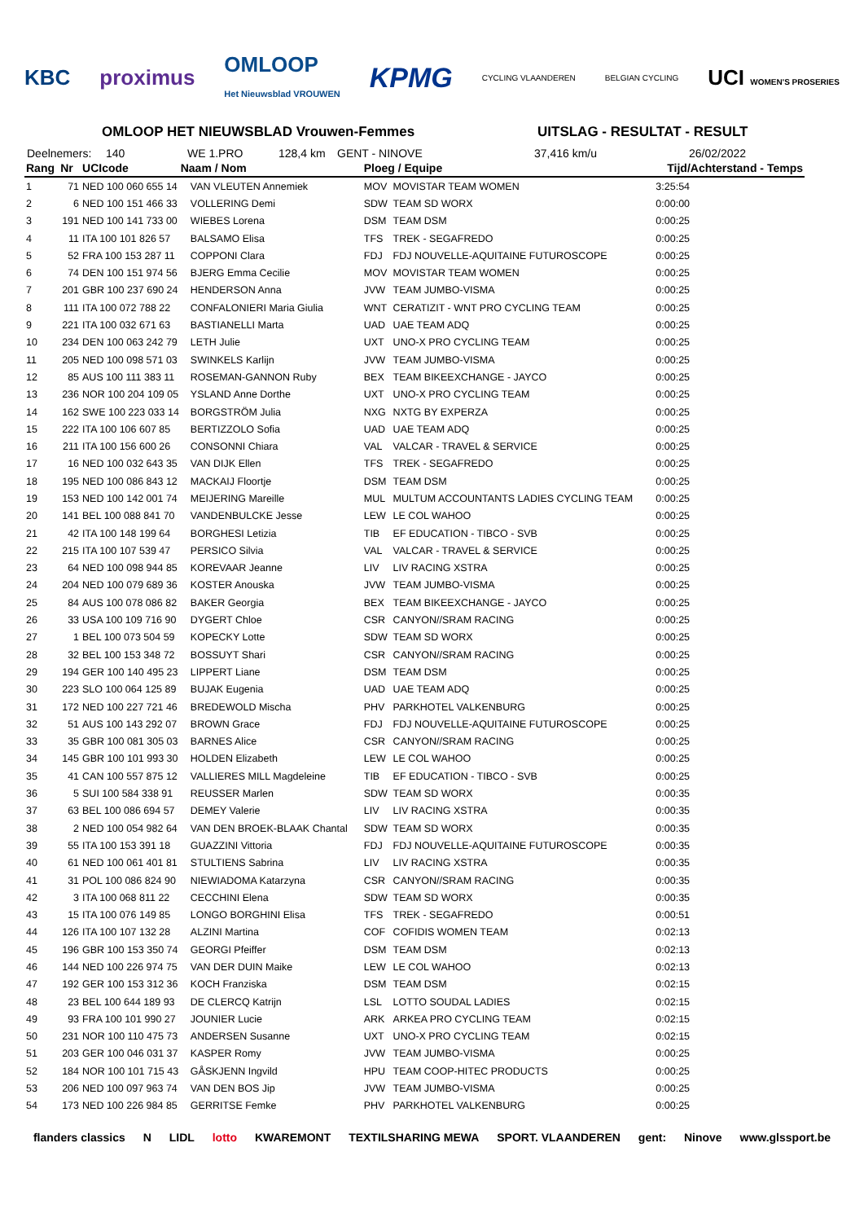KBC proximus OMLOOP
Het Nieuwsblad VROUWEN KPMG CYCLING VLAANDEREN BELGIAN CYCLING UCI WOMEN'S PROSERIES
OMLOOP HET NIEUWSBLAD Vrouwen-Femmes UITSLAG - RESULTAT - RESULT
Deelnemers: 140 WE 1.PRO 128,4 km GENT - NINOVE 37,416 km/u 26/02/2022
| Rang | Nr | UCIcode Naam / Nom | | Ploeg / Equipe | | Tijd/Achterstand - Temps |
| --- | --- | --- | --- | --- | --- | --- |
| 1 | 71 | NED 100 060 655 14 | VAN VLEUTEN Annemiek | MOV | MOVISTAR TEAM WOMEN | 3:25:54 |
| 2 | 6 | NED 100 151 466 33 | VOLLERING Demi | SDW | TEAM SD WORX | 0:00:00 |
| 3 | 191 | NED 100 141 733 00 | WIEBES Lorena | DSM | TEAM DSM | 0:00:25 |
| 4 | 11 | ITA 100 101 826 57 | BALSAMO Elisa | TFS | TREK - SEGAFREDO | 0:00:25 |
| 5 | 52 | FRA 100 153 287 11 | COPPONI Clara | FDJ | FDJ NOUVELLE-AQUITAINE FUTUROSCOPE | 0:00:25 |
| 6 | 74 | DEN 100 151 974 56 | BJERG Emma Cecilie | MOV | MOVISTAR TEAM WOMEN | 0:00:25 |
| 7 | 201 | GBR 100 237 690 24 | HENDERSON Anna | JVW | TEAM JUMBO-VISMA | 0:00:25 |
| 8 | 111 | ITA 100 072 788 22 | CONFALONIERI Maria Giulia | WNT | CERATIZIT - WNT PRO CYCLING TEAM | 0:00:25 |
| 9 | 221 | ITA 100 032 671 63 | BASTIANELLI Marta | UAD | UAE TEAM ADQ | 0:00:25 |
| 10 | 234 | DEN 100 063 242 79 | LETH Julie | UXT | UNO-X PRO CYCLING TEAM | 0:00:25 |
| 11 | 205 | NED 100 098 571 03 | SWINKELS Karlijn | JVW | TEAM JUMBO-VISMA | 0:00:25 |
| 12 | 85 | AUS 100 111 383 11 | ROSEMAN-GANNON Ruby | BEX | TEAM BIKEEXCHANGE - JAYCO | 0:00:25 |
| 13 | 236 | NOR 100 204 109 05 | YSLAND Anne Dorthe | UXT | UNO-X PRO CYCLING TEAM | 0:00:25 |
| 14 | 162 | SWE 100 223 033 14 | BORGSTRÖM Julia | NXG | NXTG BY EXPERZA | 0:00:25 |
| 15 | 222 | ITA 100 106 607 85 | BERTIZZOLO Sofia | UAD | UAE TEAM ADQ | 0:00:25 |
| 16 | 211 | ITA 100 156 600 26 | CONSONNI Chiara | VAL | VALCAR - TRAVEL & SERVICE | 0:00:25 |
| 17 | 16 | NED 100 032 643 35 | VAN DIJK Ellen | TFS | TREK - SEGAFREDO | 0:00:25 |
| 18 | 195 | NED 100 086 843 12 | MACKAIJ Floortje | DSM | TEAM DSM | 0:00:25 |
| 19 | 153 | NED 100 142 001 74 | MEIJERING Mareille | MUL | MULTUM ACCOUNTANTS LADIES CYCLING TEAM | 0:00:25 |
| 20 | 141 | BEL 100 088 841 70 | VANDENBULCKE Jesse | LEW | LE COL WAHOO | 0:00:25 |
| 21 | 42 | ITA 100 148 199 64 | BORGHESI Letizia | TIB | EF EDUCATION - TIBCO - SVB | 0:00:25 |
| 22 | 215 | ITA 100 107 539 47 | PERSICO Silvia | VAL | VALCAR - TRAVEL & SERVICE | 0:00:25 |
| 23 | 64 | NED 100 098 944 85 | KOREVAAR Jeanne | LIV | LIV RACING XSTRA | 0:00:25 |
| 24 | 204 | NED 100 079 689 36 | KOSTER Anouska | JVW | TEAM JUMBO-VISMA | 0:00:25 |
| 25 | 84 | AUS 100 078 086 82 | BAKER Georgia | BEX | TEAM BIKEEXCHANGE - JAYCO | 0:00:25 |
| 26 | 33 | USA 100 109 716 90 | DYGERT Chloe | CSR | CANYON//SRAM RACING | 0:00:25 |
| 27 | 1 | BEL 100 073 504 59 | KOPECKY Lotte | SDW | TEAM SD WORX | 0:00:25 |
| 28 | 32 | BEL 100 153 348 72 | BOSSUYT Shari | CSR | CANYON//SRAM RACING | 0:00:25 |
| 29 | 194 | GER 100 140 495 23 | LIPPERT Liane | DSM | TEAM DSM | 0:00:25 |
| 30 | 223 | SLO 100 064 125 89 | BUJAK Eugenia | UAD | UAE TEAM ADQ | 0:00:25 |
| 31 | 172 | NED 100 227 721 46 | BREDEWOLD Mischa | PHV | PARKHOTEL VALKENBURG | 0:00:25 |
| 32 | 51 | AUS 100 143 292 07 | BROWN Grace | FDJ | FDJ NOUVELLE-AQUITAINE FUTUROSCOPE | 0:00:25 |
| 33 | 35 | GBR 100 081 305 03 | BARNES Alice | CSR | CANYON//SRAM RACING | 0:00:25 |
| 34 | 145 | GBR 100 101 993 30 | HOLDEN Elizabeth | LEW | LE COL WAHOO | 0:00:25 |
| 35 | 41 | CAN 100 557 875 12 | VALLIERES MILL Magdeleine | TIB | EF EDUCATION - TIBCO - SVB | 0:00:25 |
| 36 | 5 | SUI 100 584 338 91 | REUSSER Marlen | SDW | TEAM SD WORX | 0:00:35 |
| 37 | 63 | BEL 100 086 694 57 | DEMEY Valerie | LIV | LIV RACING XSTRA | 0:00:35 |
| 38 | 2 | NED 100 054 982 64 | VAN DEN BROEK-BLAAK Chantal | SDW | TEAM SD WORX | 0:00:35 |
| 39 | 55 | ITA 100 153 391 18 | GUAZZINI Vittoria | FDJ | FDJ NOUVELLE-AQUITAINE FUTUROSCOPE | 0:00:35 |
| 40 | 61 | NED 100 061 401 81 | STULTIENS Sabrina | LIV | LIV RACING XSTRA | 0:00:35 |
| 41 | 31 | POL 100 086 824 90 | NIEWIADOMA Katarzyna | CSR | CANYON//SRAM RACING | 0:00:35 |
| 42 | 3 | ITA 100 068 811 22 | CECCHINI Elena | SDW | TEAM SD WORX | 0:00:35 |
| 43 | 15 | ITA 100 076 149 85 | LONGO BORGHINI Elisa | TFS | TREK - SEGAFREDO | 0:00:51 |
| 44 | 126 | ITA 100 107 132 28 | ALZINI Martina | COF | COFIDIS WOMEN TEAM | 0:02:13 |
| 45 | 196 | GBR 100 153 350 74 | GEORGI Pfeiffer | DSM | TEAM DSM | 0:02:13 |
| 46 | 144 | NED 100 226 974 75 | VAN DER DUIN Maike | LEW | LE COL WAHOO | 0:02:13 |
| 47 | 192 | GER 100 153 312 36 | KOCH Franziska | DSM | TEAM DSM | 0:02:15 |
| 48 | 23 | BEL 100 644 189 93 | DE CLERCQ Katrijn | LSL | LOTTO SOUDAL LADIES | 0:02:15 |
| 49 | 93 | FRA 100 101 990 27 | JOUNIER Lucie | ARK | ARKEA PRO CYCLING TEAM | 0:02:15 |
| 50 | 231 | NOR 100 110 475 73 | ANDERSEN Susanne | UXT | UNO-X PRO CYCLING TEAM | 0:02:15 |
| 51 | 203 | GER 100 046 031 37 | KASPER Romy | JVW | TEAM JUMBO-VISMA | 0:00:25 |
| 52 | 184 | NOR 100 101 715 43 | GÅSKJENN Ingvild | HPU | TEAM COOP-HITEC PRODUCTS | 0:00:25 |
| 53 | 206 | NED 100 097 963 74 | VAN DEN BOS Jip | JVW | TEAM JUMBO-VISMA | 0:00:25 |
| 54 | 173 | NED 100 226 984 85 | GERRITSE Femke | PHV | PARKHOTEL VALKENBURG | 0:00:25 |
flanders classics N LIDL lotto KWAREMONT TEXTILSHARING MEWA SPORT. VLAANDEREN gent: Ninove www.glssport.be